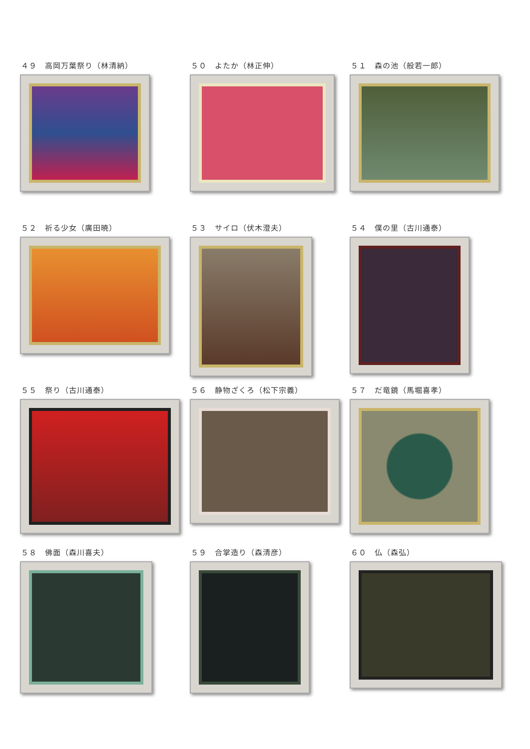４９　高岡万葉祭り（林清納）
５０　よたか（林正伸）
５１　森の池（般若一郎）
５２　祈る少女（廣田暁）
５３　サイロ（伏木澄夫）
５４　僕の里（古川通泰）
５５　祭り（古川通泰）
５６　静物ざくろ（松下宗義）
５７　だ竜鏡（馬堀喜孝）
５８　佛面（森川喜夫）
５９　合掌造り（森清彦）
６０　仏（森弘）